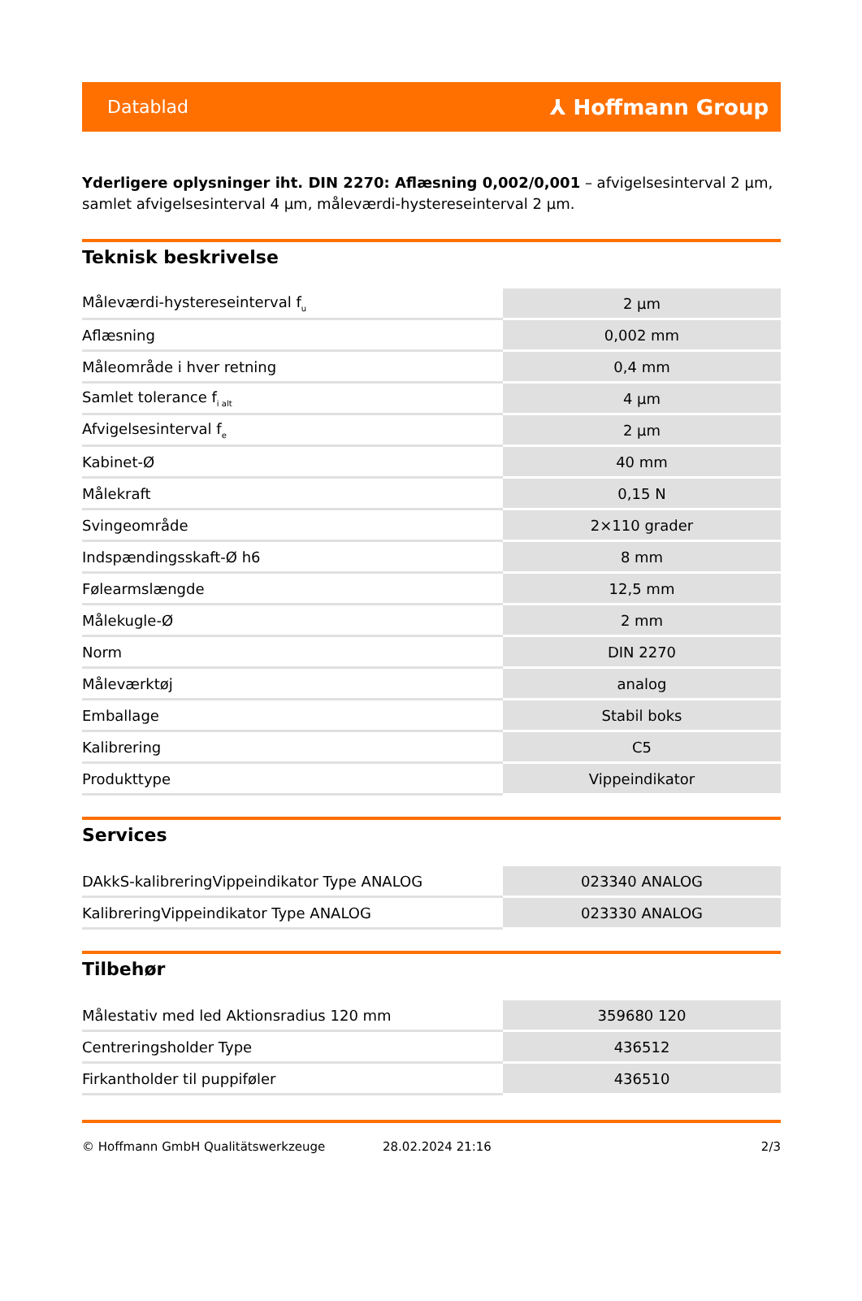Datablad ⅄ Hoffmann Group
Yderligere oplysninger iht. DIN 2270: Aflæsning 0,002/0,001 – afvigelsesinterval 2 µm, samlet afvigelsesinterval 4 µm, måleværdi-hystereseinterval 2 µm.
Teknisk beskrivelse
| Måleværdi-hystereseinterval f<sub>u</sub> | 2 µm |
| Aflæsning | 0,002 mm |
| Måleområde i hver retning | 0,4 mm |
| Samlet tolerance f<sub>i alt</sub> | 4 µm |
| Afvigelsesinterval f<sub>e</sub> | 2 µm |
| Kabinet-Ø | 40 mm |
| Målekraft | 0,15 N |
| Svingeområde | 2×110 grader |
| Indspændingsskaft-Ø h6 | 8 mm |
| Følearmslængde | 12,5 mm |
| Målekugle-Ø | 2 mm |
| Norm | DIN 2270 |
| Måleværktøj | analog |
| Emballage | Stabil boks |
| Kalibrering | C5 |
| Produkttype | Vippeindikator |
Services
| DAkkS-kalibreringVippeindikator Type ANALOG | 023340 ANALOG |
| KalibreringVippeindikator Type ANALOG | 023330 ANALOG |
Tilbehør
| Målestativ med led Aktionsradius 120 mm | 359680 120 |
| Centreringsholder Type | 436512 |
| Firkantholder til puppiføler | 436510 |
© Hoffmann GmbH Qualitätswerkzeuge 28.02.2024 21:16 2/3